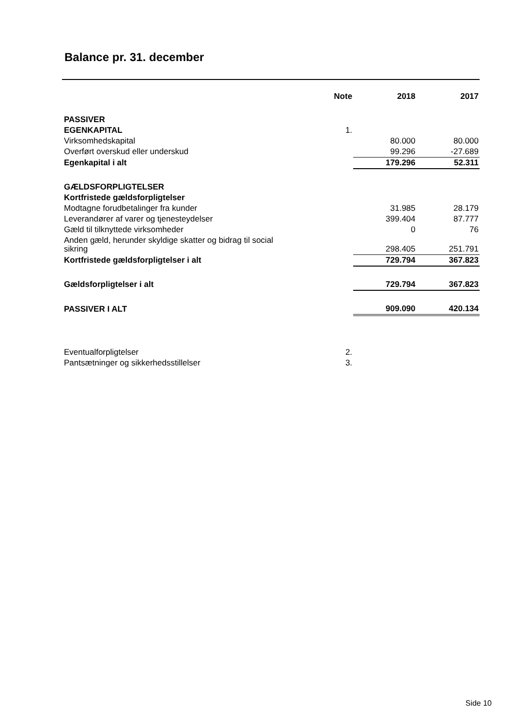Balance pr. 31. december
| | Note | 2018 | 2017 |
| --- | --- | --- | --- |
| PASSIVER | | | |
| EGENKAPITAL | 1. | | |
| Virksomhedskapital | | 80.000 | 80.000 |
| Overført overskud eller underskud | | 99.296 | -27.689 |
| Egenkapital i alt | | 179.296 | 52.311 |
| GÆLDSFORPLIGTELSER | | | |
| Kortfristede gældsforpligtelser | | | |
| Modtagne forudbetalinger fra kunder | | 31.985 | 28.179 |
| Leverandører af varer og tjenesteydelser | | 399.404 | 87.777 |
| Gæld til tilknyttede virksomheder | | 0 | 76 |
| Anden gæld, herunder skyldige skatter og bidrag til social sikring | | 298.405 | 251.791 |
| Kortfristede gældsforpligtelser i alt | | 729.794 | 367.823 |
| Gældsforpligtelser i alt | | 729.794 | 367.823 |
| PASSIVER I ALT | | 909.090 | 420.134 |
| Eventualforpligtelser | 2. | | |
| Pantsætninger og sikkerhedsstillelser | 3. | | |
Side 10